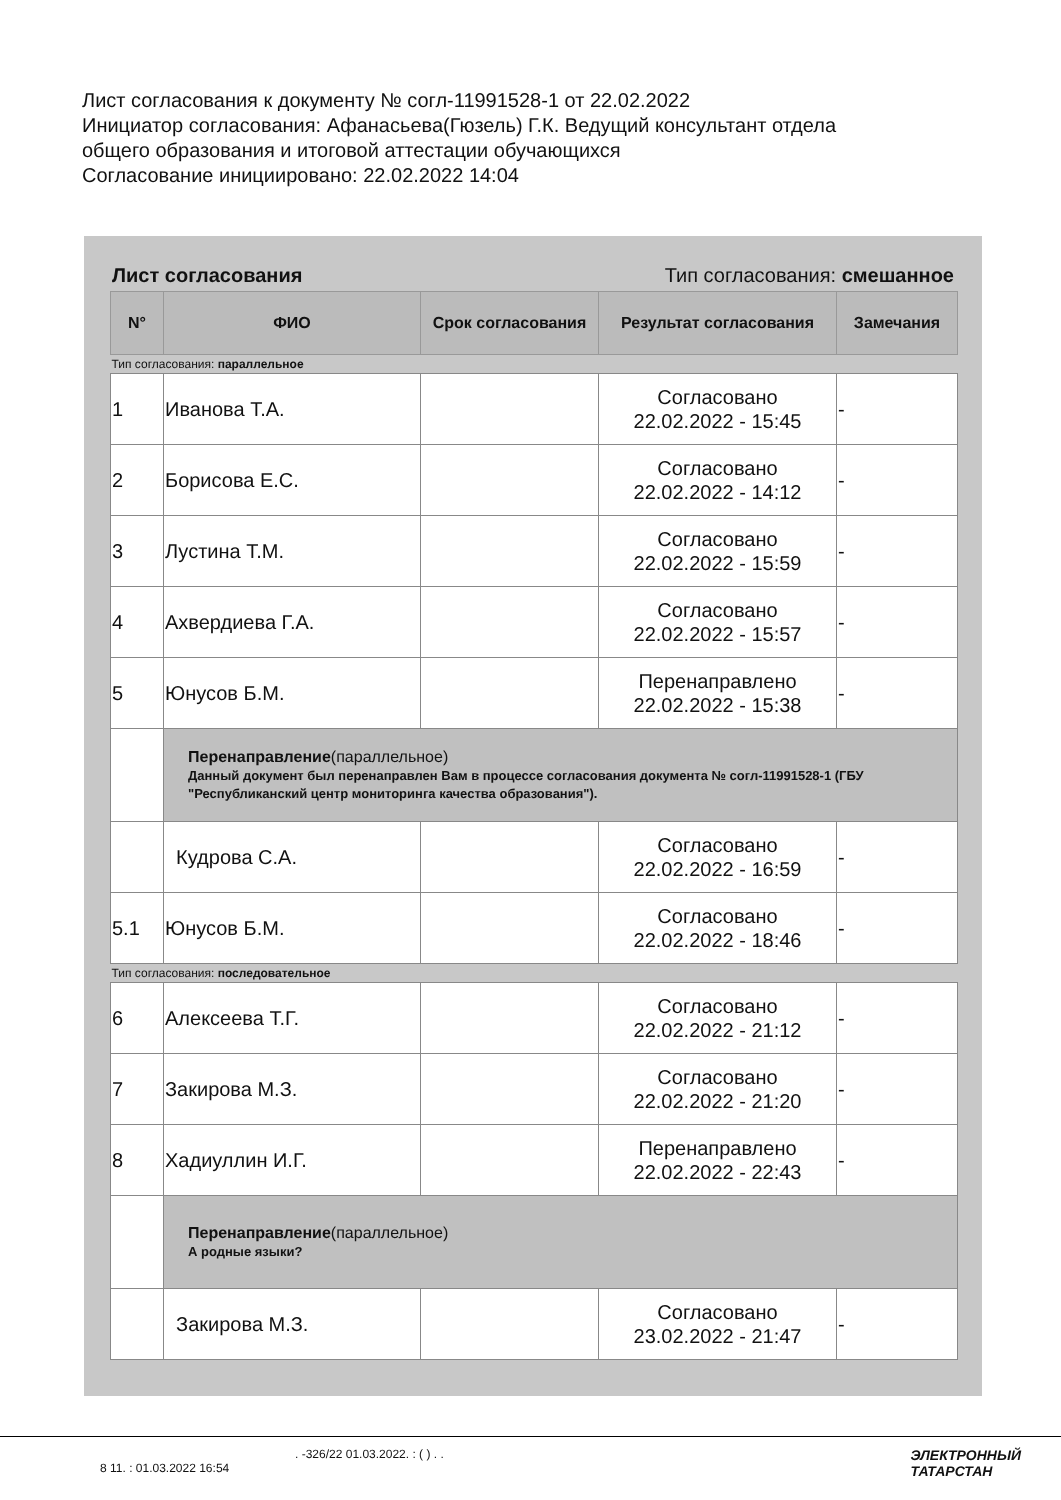Лист согласования к документу № согл-11991528-1 от 22.02.2022
Инициатор согласования: Афанасьева(Гюзель) Г.К. Ведущий консультант отдела
общего образования и итоговой аттестации обучающихся
Согласование инициировано: 22.02.2022 14:04
Лист согласования Тип согласования: смешанное
| N° | ФИО | Срок согласования | Результат согласования | Замечания |
| --- | --- | --- | --- | --- |
| Тип согласования: параллельное | | | | |
| 1 | Иванова Т.А. | | Согласовано 22.02.2022 - 15:45 | - |
| 2 | Борисова Е.С. | | Согласовано 22.02.2022 - 14:12 | - |
| 3 | Лустина Т.М. | | Согласовано 22.02.2022 - 15:59 | - |
| 4 | Ахвердиева Г.А. | | Согласовано 22.02.2022 - 15:57 | - |
| 5 | Юнусов Б.М. | | Перенаправлено 22.02.2022 - 15:38 | - |
| | Перенаправление (параллельное) Данный документ был перенаправлен Вам в процессе согласования документа № согл-11991528-1 (ГБУ "Республиканский центр мониторинга качества образования"). | | | |
| | Кудрова С.А. | | Согласовано 22.02.2022 - 16:59 | - |
| 5.1 | Юнусов Б.М. | | Согласовано 22.02.2022 - 18:46 | - |
| Тип согласования: последовательное | | | | |
| 6 | Алексеева Т.Г. | | Согласовано 22.02.2022 - 21:12 | - |
| 7 | Закирова М.З. | | Согласовано 22.02.2022 - 21:20 | - |
| 8 | Хадиуллин И.Г. | | Перенаправлено 22.02.2022 - 22:43 | - |
| | Перенаправление (параллельное) А родные языки? | | | |
| | Закирова М.З. | | Согласовано 23.02.2022 - 21:47 | - |
. -326/22 01.03.2022. : ( ) . .
8 11. : 01.03.2022 16:54
ЭЛЕКТРОННЫЙ
ТАТАРСТАН